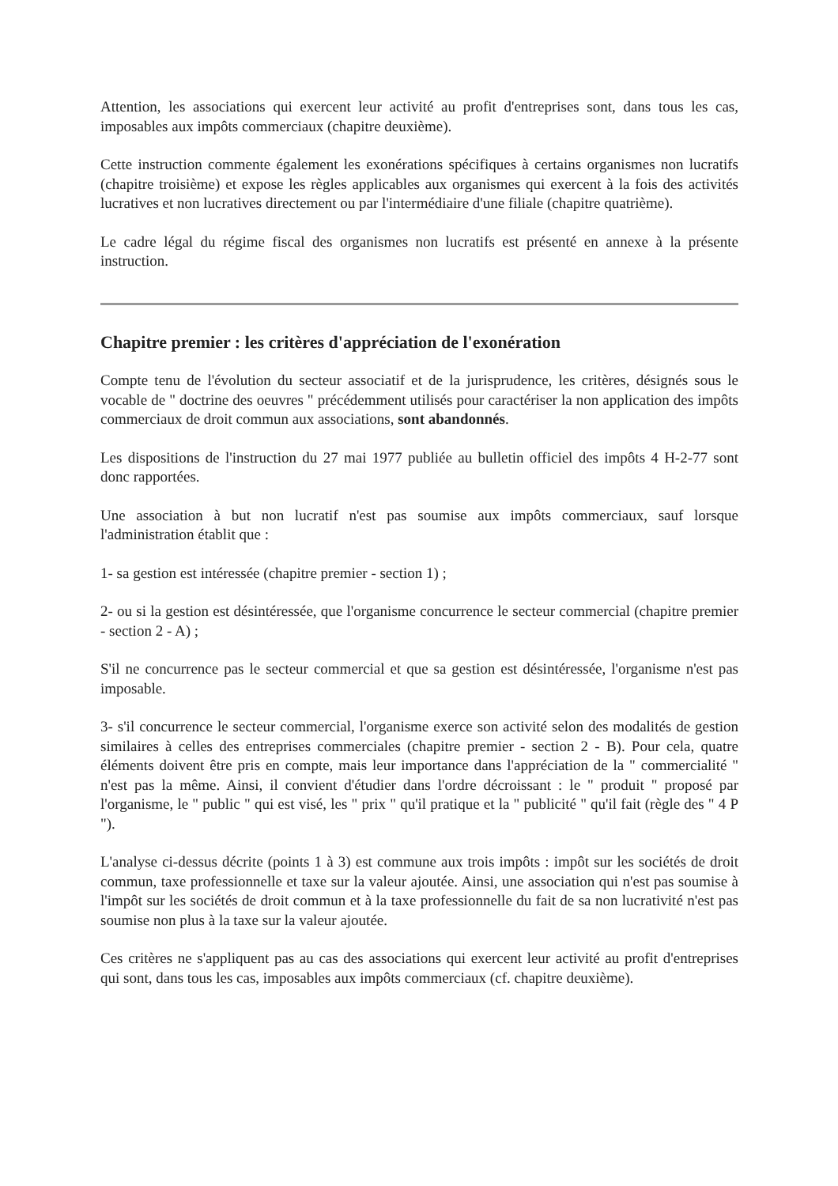Attention, les associations qui exercent leur activité au profit d'entreprises sont, dans tous les cas, imposables aux impôts commerciaux (chapitre deuxième).
Cette instruction commente également les exonérations spécifiques à certains organismes non lucratifs (chapitre troisième) et expose les règles applicables aux organismes qui exercent à la fois des activités lucratives et non lucratives directement ou par l'intermédiaire d'une filiale (chapitre quatrième).
Le cadre légal du régime fiscal des organismes non lucratifs est présenté en annexe à la présente instruction.
Chapitre premier : les critères d'appréciation de l'exonération
Compte tenu de l'évolution du secteur associatif et de la jurisprudence, les critères, désignés sous le vocable de " doctrine des oeuvres " précédemment utilisés pour caractériser la non application des impôts commerciaux de droit commun aux associations, sont abandonnés.
Les dispositions de l'instruction du 27 mai 1977 publiée au bulletin officiel des impôts 4 H-2-77 sont donc rapportées.
Une association à but non lucratif n'est pas soumise aux impôts commerciaux, sauf lorsque l'administration établit que :
1- sa gestion est intéressée (chapitre premier - section 1) ;
2- ou si la gestion est désintéressée, que l'organisme concurrence le secteur commercial (chapitre premier - section 2 - A) ;
S'il ne concurrence pas le secteur commercial et que sa gestion est désintéressée, l'organisme n'est pas imposable.
3- s'il concurrence le secteur commercial, l'organisme exerce son activité selon des modalités de gestion similaires à celles des entreprises commerciales (chapitre premier - section 2 - B). Pour cela, quatre éléments doivent être pris en compte, mais leur importance dans l'appréciation de la " commercialité " n'est pas la même. Ainsi, il convient d'étudier dans l'ordre décroissant : le " produit " proposé par l'organisme, le " public " qui est visé, les " prix " qu'il pratique et la " publicité " qu'il fait (règle des " 4 P ").
L'analyse ci-dessus décrite (points 1 à 3) est commune aux trois impôts : impôt sur les sociétés de droit commun, taxe professionnelle et taxe sur la valeur ajoutée. Ainsi, une association qui n'est pas soumise à l'impôt sur les sociétés de droit commun et à la taxe professionnelle du fait de sa non lucrativité n'est pas soumise non plus à la taxe sur la valeur ajoutée.
Ces critères ne s'appliquent pas au cas des associations qui exercent leur activité au profit d'entreprises qui sont, dans tous les cas, imposables aux impôts commerciaux (cf. chapitre deuxième).